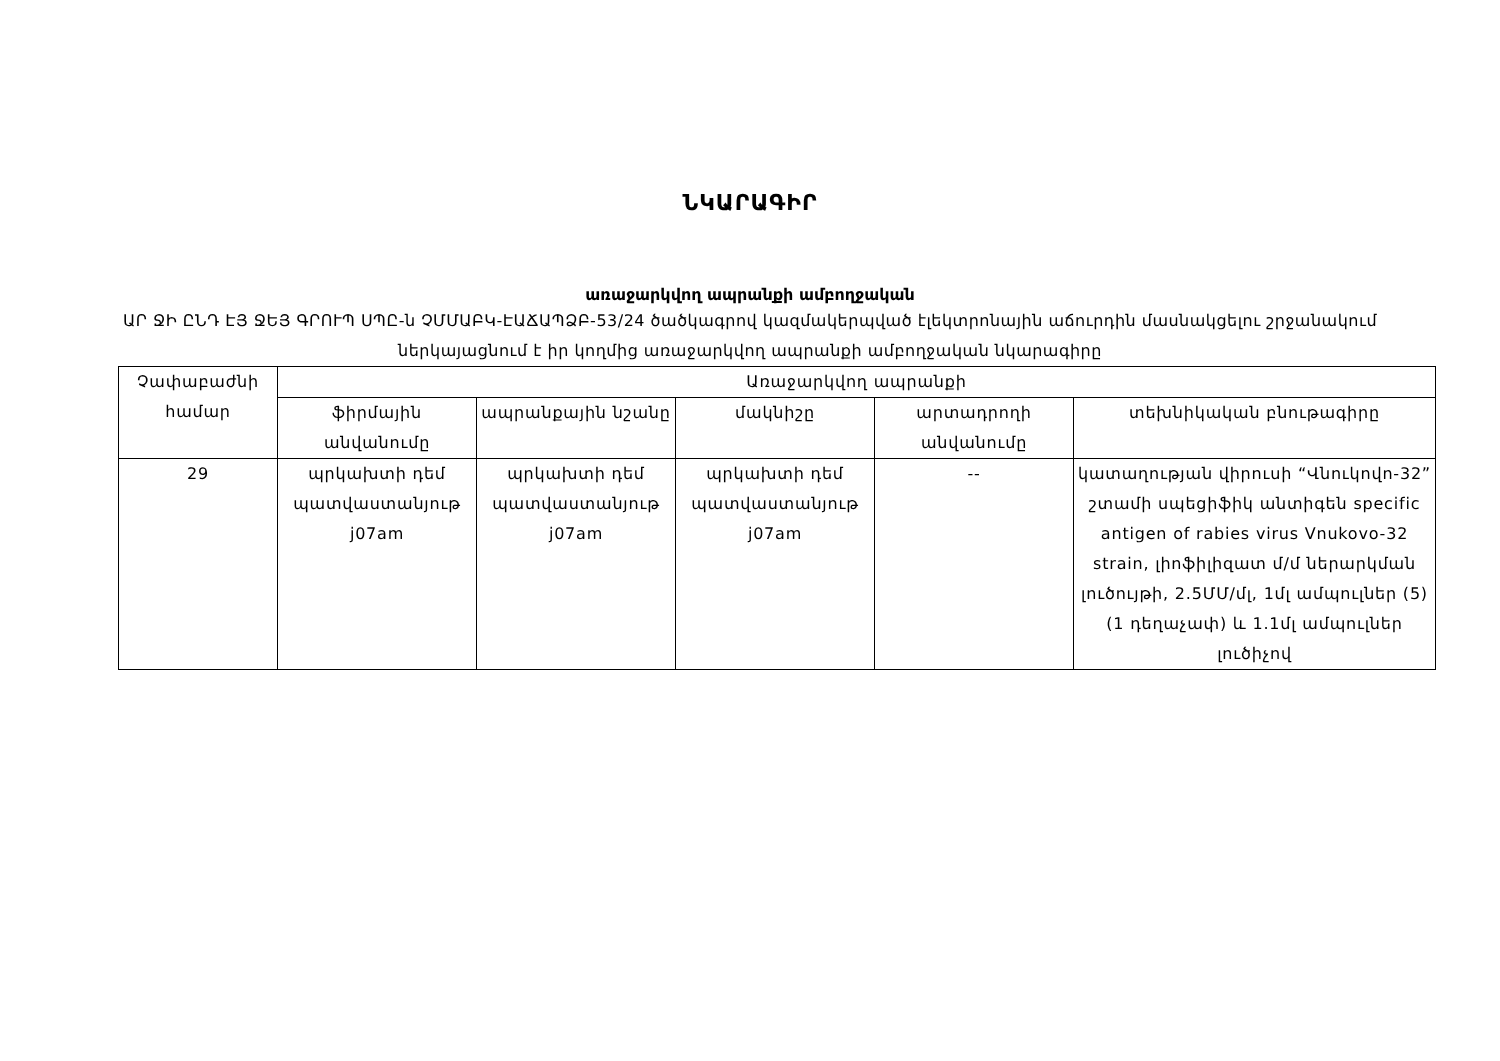ՆԿԱՐԱԳԻՐ
առաջարկվող ապրանքի ամբողջական
ԱՐ ՋԻ ԸՆԴ ԷՅ ՋԵՅ ԳՐՈՒՊ ՍՊԸ-ն ՉՄՄԱԲԿ-ԷԱՃԱՊՁԲ-53/24 ծածկագրով կազմակերպված էլեկտրոնային աճուրդին մասնակցելու շրջանակում ներկայացնում է իր կողմից առաջարկվող ապրանքի ամբողջական նկարագիրը
| Չափաբաժնի համար | Առաջարկվող ապրանքի | | | | |
| --- | --- | --- | --- | --- | --- |
| | ֆիրմային անվանումը | ապրանքային նշանը | մակնիշը | արտադրողի անվանումը | տեխնիկական բնութագիրը |
| 29 | պրկախտի դեմ պատվաստանյութ j07am | պրկախտի դեմ պատվաստանյութ j07am | պրկախտի դեմ պատվաստանյութ j07am | -- | կատաղության վիրուսի “Վնուկովո-32” շտամի սպեցիֆիկ անտիգեն specific antigen of rabies virus Vnukovo-32 strain, լիոֆիլիզատ մ/մ ներարկման լուծույթի, 2.5ՄՄ/մլ, 1մլ ամպուլներ (5) (1 դեղաչափ) և 1.1մլ ամպուլներ լուծիչով |